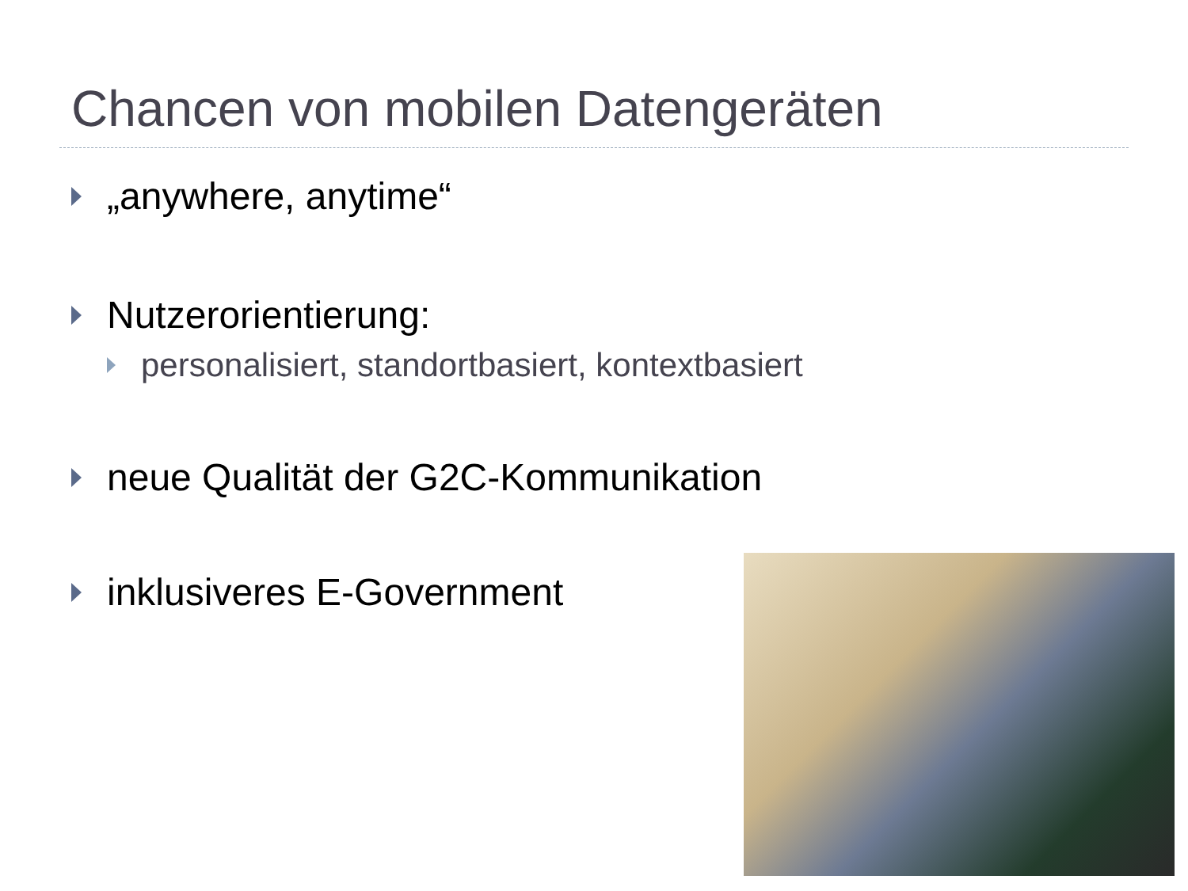Chancen von mobilen Datengeräten
„anywhere, anytime“
Nutzerorientierung:
personalisiert, standortbasiert, kontextbasiert
neue Qualität der G2C-Kommunikation
inklusiveres E-Government